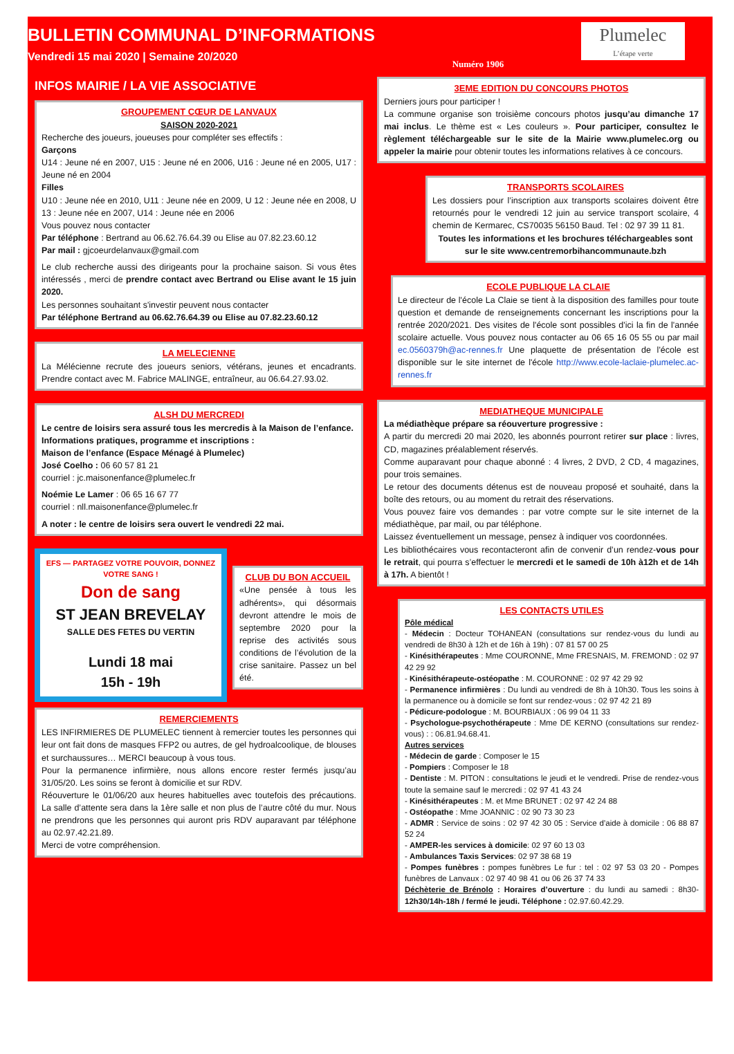BULLETIN COMMUNAL D’INFORMATIONS
Vendredi 15 mai 2020 | Semaine 20/2020
Numéro 1906
Plumelec
L’étape verte
INFOS MAIRIE / LA VIE ASSOCIATIVE
GROUPEMENT CŒUR DE LANVAUX
SAISON 2020-2021
Recherche des joueurs, joueuses pour compléter ses effectifs :
Garçons
U14 : Jeune né en 2007, U15 : Jeune né en 2006, U16 : Jeune né en 2005, U17 : Jeune né en 2004
Filles
U10 : Jeune née en 2010, U11 : Jeune née en 2009, U 12 : Jeune née en 2008, U 13 : Jeune née en 2007, U14 : Jeune née en 2006
Vous pouvez nous contacter
Par téléphone : Bertrand au 06.62.76.64.39 ou Elise au 07.82.23.60.12
Par mail : gjcoeurdelanvaux@gmail.com
Le club recherche aussi des dirigeants pour la prochaine saison. Si vous êtes intéressés , merci de prendre contact avec Bertrand ou Elise avant le 15 juin 2020.
Les personnes souhaitant s'investir peuvent nous contacter
Par téléphone Bertrand au 06.62.76.64.39 ou Elise au 07.82.23.60.12
LA MELECIENNE
La Mélécienne recrute des joueurs seniors, vétérans, jeunes et encadrants. Prendre contact avec M. Fabrice MALINGE, entraîneur, au 06.64.27.93.02.
ALSH DU MERCREDI
Le centre de loisirs sera assuré tous les mercredis à la Maison de l’enfance.
Informations pratiques, programme et inscriptions :
Maison de l’enfance (Espace Ménagé à Plumelec)
José Coelho : 06 60 57 81 21
courriel : jc.maisonenfance@plumelec.fr
Noémie Le Lamer : 06 65 16 67 77
courriel : nll.maisonenfance@plumelec.fr
A noter : le centre de loisirs sera ouvert le vendredi 22 mai.
EFS — PARTAGEZ VOTRE POUVOIR, DONNEZ VOTRE SANG !
Don de sang
ST JEAN BREVELAY
SALLE DES FETES DU VERTIN
Lundi 18 mai
15h - 19h
CLUB DU BON ACCUEIL
«Une pensée à tous les adhérents», qui désormais devront attendre le mois de septembre 2020 pour la reprise des activités sous conditions de l’évolution de la crise sanitaire. Passez un bel été.
REMERCIEMENTS
LES INFIRMIERES DE PLUMELEC tiennent à remercier toutes les personnes qui leur ont fait dons de masques FFP2 ou autres, de gel hydroalcoolique, de blouses et surchaussures… MERCI beaucoup à vous tous.
Pour la permanence infirmière, nous allons encore rester fermés jusqu’au 31/05/20. Les soins se feront à domicilie et sur RDV.
Réouverture le 01/06/20 aux heures habituelles avec toutefois des précautions. La salle d’attente sera dans la 1ère salle et non plus de l’autre côté du mur. Nous ne prendrons que les personnes qui auront pris RDV auparavant par téléphone au 02.97.42.21.89.
Merci de votre compréhension.
3EME EDITION DU CONCOURS PHOTOS
Derniers jours pour participer !
La commune organise son troisième concours photos jusqu’au dimanche 17 mai inclus. Le thème est « Les couleurs ». Pour participer, consultez le règlement téléchargeable sur le site de la Mairie www.plumelec.org ou appeler la mairie pour obtenir toutes les informations relatives à ce concours.
TRANSPORTS SCOLAIRES
Les dossiers pour l’inscription aux transports scolaires doivent être retournés pour le vendredi 12 juin au service transport scolaire, 4 chemin de Kermarec, CS70035 56150 Baud. Tel : 02 97 39 11 81.
Toutes les informations et les brochures téléchargeables sont sur le site www.centremorbihancommunaute.bzh
ECOLE PUBLIQUE LA CLAIE
Le directeur de l'école La Claie se tient à la disposition des familles pour toute question et demande de renseignements concernant les inscriptions pour la rentrée 2020/2021. Des visites de l'école sont possibles d'ici la fin de l'année scolaire actuelle. Vous pouvez nous contacter au 06 65 16 05 55 ou par mail ec.0560379h@ac-rennes.fr Une plaquette de présentation de l'école est disponible sur le site internet de l'école http://www.ecole-laclaie-plumelec.ac-rennes.fr
MEDIATHEQUE MUNICIPALE
La médiathèque prépare sa réouverture progressive :
A partir du mercredi 20 mai 2020, les abonnés pourront retirer sur place : livres, CD, magazines préalablement réservés.
Comme auparavant pour chaque abonné : 4 livres, 2 DVD, 2 CD, 4 magazines, pour trois semaines.
Le retour des documents détenus est de nouveau proposé et souhaité, dans la boîte des retours, ou au moment du retrait des réservations.
Vous pouvez faire vos demandes : par votre compte sur le site internet de la médiathèque, par mail, ou par téléphone.
Laissez éventuellement un message, pensez à indiquer vos coordonnées.
Les bibliothécaires vous recontacteront afin de convenir d’un rendez-vous pour le retrait, qui pourra s’effectuer le mercredi et le samedi de 10h à12h et de 14h à 17h. A bientôt !
LES CONTACTS UTILES
Pôle médical
- Médecin : Docteur TOHANEAN (consultations sur rendez-vous du lundi au vendredi de 8h30 à 12h et de 16h à 19h) : 07 81 57 00 25
- Kinésithérapeutes : Mme COURONNE, Mme FRESNAIS, M. FREMOND : 02 97 42 29 92
- Kinésithérapeute-ostéopathe : M. COURONNE : 02 97 42 29 92
- Permanence infirmières : Du lundi au vendredi de 8h à 10h30. Tous les soins à la permanence ou à domicile se font sur rendez-vous : 02 97 42 21 89
- Pédicure-podologue : M. BOURBIAUX : 06 99 04 11 33
- Psychologue-psychothérapeute : Mme DE KERNO (consultations sur rendez-vous) : : 06.81.94.68.41.
Autres services
- Médecin de garde : Composer le 15
- Pompiers : Composer le 18
- Dentiste : M. PITON : consultations le jeudi et le vendredi. Prise de rendez-vous toute la semaine sauf le mercredi : 02 97 41 43 24
- Kinésithérapeutes : M. et Mme BRUNET : 02 97 42 24 88
- Ostéopathe : Mme JOANNIC : 02 90 73 30 23
- ADMR : Service de soins : 02 97 42 30 05 : Service d’aide à domicile : 06 88 87 52 24
- AMPER-les services à domicile: 02 97 60 13 03
- Ambulances Taxis Services: 02 97 38 68 19
- Pompes funèbres : pompes funèbres Le fur : tel : 02 97 53 03 20 - Pompes funèbres de Lanvaux : 02 97 40 98 41 ou 06 26 37 74 33
Déchèterie de Brénolo : Horaires d’ouverture : du lundi au samedi : 8h30-12h30/14h-18h / fermé le jeudi. Téléphone : 02.97.60.42.29.